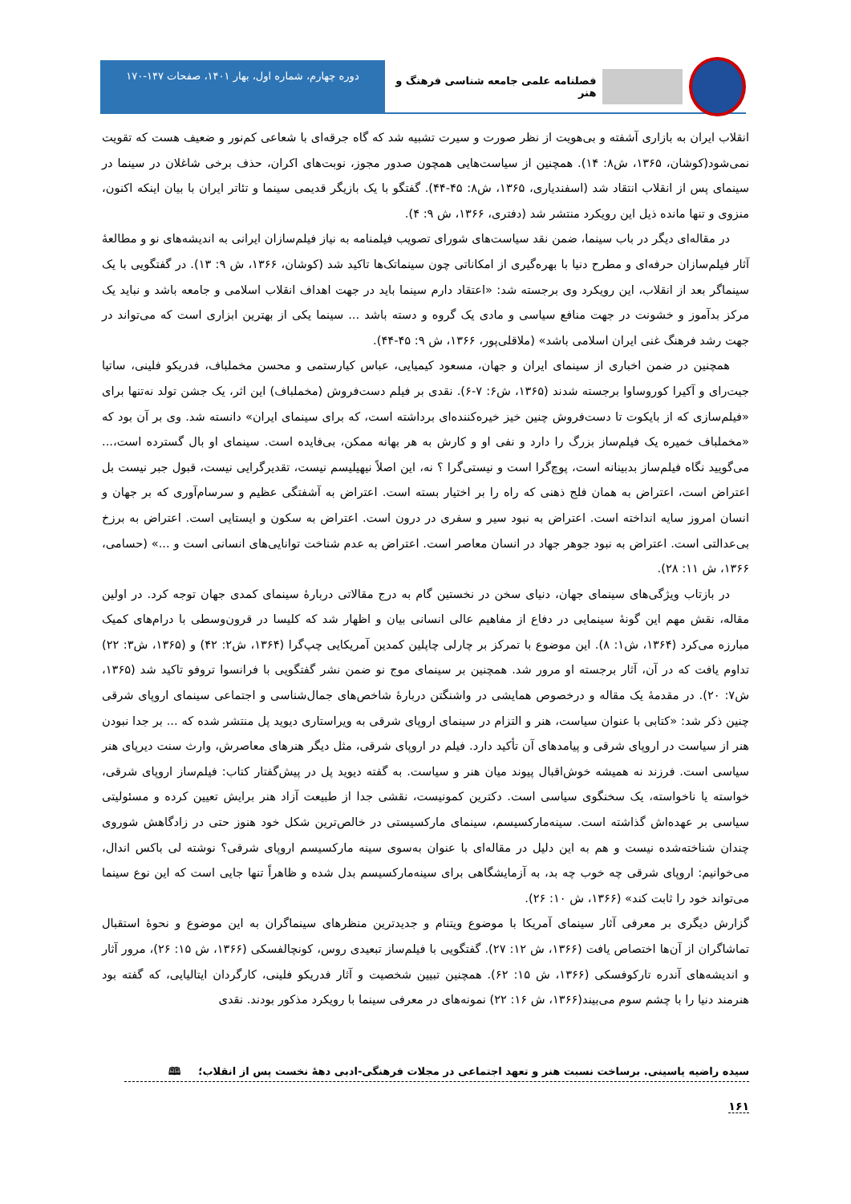فصلنامه علمی جامعه شناسی فرهنگ و هنر
دوره چهارم، شماره اول، بهار ۱۴۰۱، صفحات ۱۴۷-۱۷۰
انقلاب ایران به بازاری آشفته و بی‌هویت از نظر صورت و سیرت تشبیه شد که گاه جرقه‌ای با شعاعی کم‌نور و ضعیف هست که تقویت نمی‌شود(کوشان، ۱۳۶۵، ش۸: ۱۴). همچنین از سیاست‌هایی همچون صدور مجوز، نوبت‌های اکران، حذف برخی شاغلان در سینما در سینمای پس از انقلاب انتقاد شد (اسفندیاری، ۱۳۶۵، ش۸: ۴۵-۴۴). گفتگو با یک بازیگر قدیمی سینما و تئاتر ایران با بیان اینکه اکنون، منزوی و تنها مانده ذیل این رویکرد منتشر شد (دفتری، ۱۳۶۶، ش ۹: ۴).
در مقاله‌ای دیگر در باب سینما، ضمن نقد سیاست‌های شورای تصویب فیلمنامه به نیاز فیلم‌سازان ایرانی به اندیشه‌های نو و مطالعهٔ آثار فیلم‌سازان حرفه‌ای و مطرح دنیا با بهره‌گیری از امکاناتی چون سینماتک‌ها تاکید شد (کوشان، ۱۳۶۶، ش ۹: ۱۳). در گفتگویی با یک سینماگر بعد از انقلاب، این رویکرد وی برجسته شد: «اعتقاد دارم سینما باید در جهت اهداف انقلاب اسلامی و جامعه باشد و نباید یک مرکز بدآموز و خشونت در جهت منافع سیاسی و مادی یک گروه و دسته باشد ... سینما یکی از بهترین ابزاری است که می‌تواند در جهت رشد فرهنگ غنی ایران اسلامی باشد» (ملاقلی‌پور، ۱۳۶۶، ش ۹: ۴۵-۴۴).
همچنین در ضمن اخباری از سینمای ایران و جهان، مسعود کیمیایی، عباس کیارستمی و محسن مخملباف، فدریکو فلینی، ساتیا جیت‌رای و آکیرا کوروساوا برجسته شدند (۱۳۶۵، ش۶: ۷-۶). نقدی بر فیلم دست‌فروش (مخملباف) این اثر، یک جشن تولد نه‌تنها برای «فیلم‌سازی که از بایکوت تا دست‌فروش چنین خیز خیره‌کننده‌ای برداشته است، که برای سینمای ایران» دانسته شد. وی بر آن بود که «مخملباف خمیره یک فیلم‌ساز بزرگ را دارد و نفی او و کارش به هر بهانه ممکن، بی‌فایده است. سینمای او بال گسترده است،... می‌گویید نگاه فیلم‌ساز بدبینانه است، پوچ‌گرا است و نیستی‌گرا ؟ نه، این اصلاً نیهیلیسم نیست، تقدیرگرایی نیست، قبول جبر نیست بل اعتراض است، اعتراض به همان فلج ذهنی که راه را بر اختیار بسته است. اعتراض به آشفتگی عظیم و سرسام‌آوری که بر جهان و انسان امروز سایه انداخته است. اعتراض به نبود سیر و سفری در درون است. اعتراض به سکون و ایستایی است. اعتراض به برزخ بی‌عدالتی است. اعتراض به نبود جوهر جهاد در انسان معاصر است. اعتراض به عدم شناخت توانایی‌های انسانی است و ...» (حسامی، ۱۳۶۶، ش ۱۱: ۲۸).
در بازتاب ویژگی‌های سینمای جهان، دنیای سخن در نخستین گام به درج مقالاتی دربارهٔ سینمای کمدی جهان توجه کرد. در اولین مقاله، نقش مهم این گونهٔ سینمایی در دفاع از مفاهیم عالی انسانی بیان و اظهار شد که کلیسا در قرون‌وسطی با درام‌های کمیک مبارزه می‌کرد (۱۳۶۴، ش۱: ۸). این موضوع با تمرکز بر چارلی چاپلین کمدین آمریکایی چپ‌گرا (۱۳۶۴، ش۲: ۴۲) و (۱۳۶۵، ش۳: ۲۲) تداوم یافت که در آن، آثار برجسته او مرور شد. همچنین بر سینمای موج نو ضمن نشر گفتگویی با فرانسوا تروفو تاکید شد (۱۳۶۵، ش۷: ۲۰). در مقدمهٔ یک مقاله و درخصوص همایشی در واشنگتن دربارهٔ شاخص‌های جمال‌شناسی و اجتماعی سینمای اروپای شرقی چنین ذکر شد: «کتابی با عنوان سیاست، هنر و التزام در سینمای اروپای شرقی به ویراستاری دیوید پل منتشر شده که ... بر جدا نبودن هنر از سیاست در اروپای شرقی و پیامدهای آن تأکید دارد. فیلم در اروپای شرقی، مثل دیگر هنرهای معاصرش، وارث سنت دیرپای هنر سیاسی است. فرزند نه همیشه خوش‌اقبال پیوند میان هنر و سیاست. به گفته دیوید پل در پیش‌گفتار کتاب: فیلم‌ساز اروپای شرقی، خواسته یا ناخواسته، یک سخنگوی سیاسی است. دکترین کمونیست، نقشی جدا از طبیعت آزاد هنر برایش تعیین کرده و مسئولیتی سیاسی بر عهده‌اش گذاشته است. سینه‌مارکسیسم، سینمای مارکسیستی در خالص‌ترین شکل خود هنوز حتی در زادگاهش شوروی چندان شناخته‌شده نیست و هم به این دلیل در مقاله‌ای با عنوان به‌سوی سینه مارکسیسم اروپای شرقی؟ نوشته لی باکس اندال، می‌خوانیم: اروپای شرقی چه خوب چه بد، به آزمایشگاهی برای سینه‌مارکسیسم بدل شده و ظاهراً تنها جایی است که این نوع سینما می‌تواند خود را ثابت کند» (۱۳۶۶، ش ۱۰: ۲۶).
گزارش دیگری بر معرفی آثار سینمای آمریکا با موضوع ویتنام و جدیدترین منظرهای سینماگران به این موضوع و نحوهٔ استقبال تماشاگران از آن‌ها اختصاص یافت (۱۳۶۶، ش ۱۲: ۲۷). گفتگویی با فیلم‌ساز تبعیدی روس، کونچالفسکی (۱۳۶۶، ش ۱۵: ۲۶)، مرور آثار و اندیشه‌های آندره تارکوفسکی (۱۳۶۶، ش ۱۵: ۶۲). همچنین تبیین شخصیت و آثار فدریکو فلینی، کارگردان ایتالیایی، که گفته بود هنرمند دنیا را با چشم سوم می‌بیند(۱۳۶۶، ش ۱۶: ۲۲) نمونه‌های در معرفی سینما با رویکرد مذکور بودند. نقدی
سیده راضیه یاسینی. برساخت نسبت هنر و تعهد اجتماعی در مجلات فرهنگی-ادبی دههٔ نخست پس از انقلاب؛ 🕮
۱۶۱